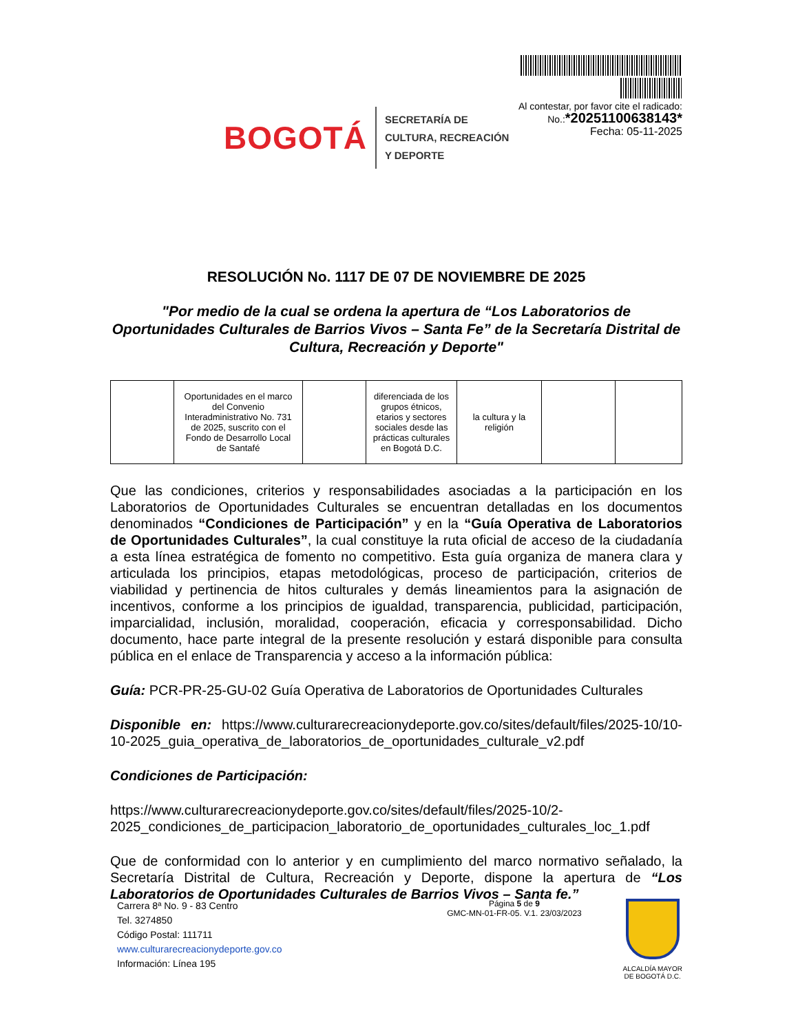BOGOTÁ
SECRETARÍA DE
CULTURA, RECREACIÓN
Y DEPORTE
Al contestar, por favor cite el radicado:
No.:*20251100638143*
Fecha: 05-11-2025
RESOLUCIÓN No. 1117 DE 07 DE NOVIEMBRE DE 2025
"Por medio de la cual se ordena la apertura de “Los Laboratorios de Oportunidades Culturales de Barrios Vivos – Santa Fe” de la Secretaría Distrital de Cultura, Recreación y Deporte"
| | Oportunidades en el marco del Convenio Interadministrativo No. 731 de 2025, suscrito con el Fondo de Desarrollo Local de Santafé | | diferenciada de los grupos étnicos, etarios y sectores sociales desde las prácticas culturales en Bogotá D.C. | la cultura y la religión | | |
Que las condiciones, criterios y responsabilidades asociadas a la participación en los Laboratorios de Oportunidades Culturales se encuentran detalladas en los documentos denominados “Condiciones de Participación” y en la “Guía Operativa de Laboratorios de Oportunidades Culturales”, la cual constituye la ruta oficial de acceso de la ciudadanía a esta línea estratégica de fomento no competitivo. Esta guía organiza de manera clara y articulada los principios, etapas metodológicas, proceso de participación, criterios de viabilidad y pertinencia de hitos culturales y demás lineamientos para la asignación de incentivos, conforme a los principios de igualdad, transparencia, publicidad, participación, imparcialidad, inclusión, moralidad, cooperación, eficacia y corresponsabilidad. Dicho documento, hace parte integral de la presente resolución y estará disponible para consulta pública en el enlace de Transparencia y acceso a la información pública:
Guía: PCR-PR-25-GU-02 Guía Operativa de Laboratorios de Oportunidades Culturales
Disponible en: https://www.culturarecreacionydeporte.gov.co/sites/default/files/2025-10/10-10-2025_guia_operativa_de_laboratorios_de_oportunidades_culturale_v2.pdf
Condiciones de Participación:
https://www.culturarecreacionydeporte.gov.co/sites/default/files/2025-10/2-2025_condiciones_de_participacion_laboratorio_de_oportunidades_culturales_loc_1.pdf
Que de conformidad con lo anterior y en cumplimiento del marco normativo señalado, la Secretaría Distrital de Cultura, Recreación y Deporte, dispone la apertura de “Los Laboratorios de Oportunidades Culturales de Barrios Vivos – Santa fe.”
Carrera 8ª No. 9 - 83 Centro
Tel. 3274850
Código Postal: 111711
www.culturarecreacionydeporte.gov.co
Información: Línea 195
Página 5 de 9
GMC-MN-01-FR-05. V.1. 23/03/2023
ALCALDÍA MAYOR
DE BOGOTÁ D.C.